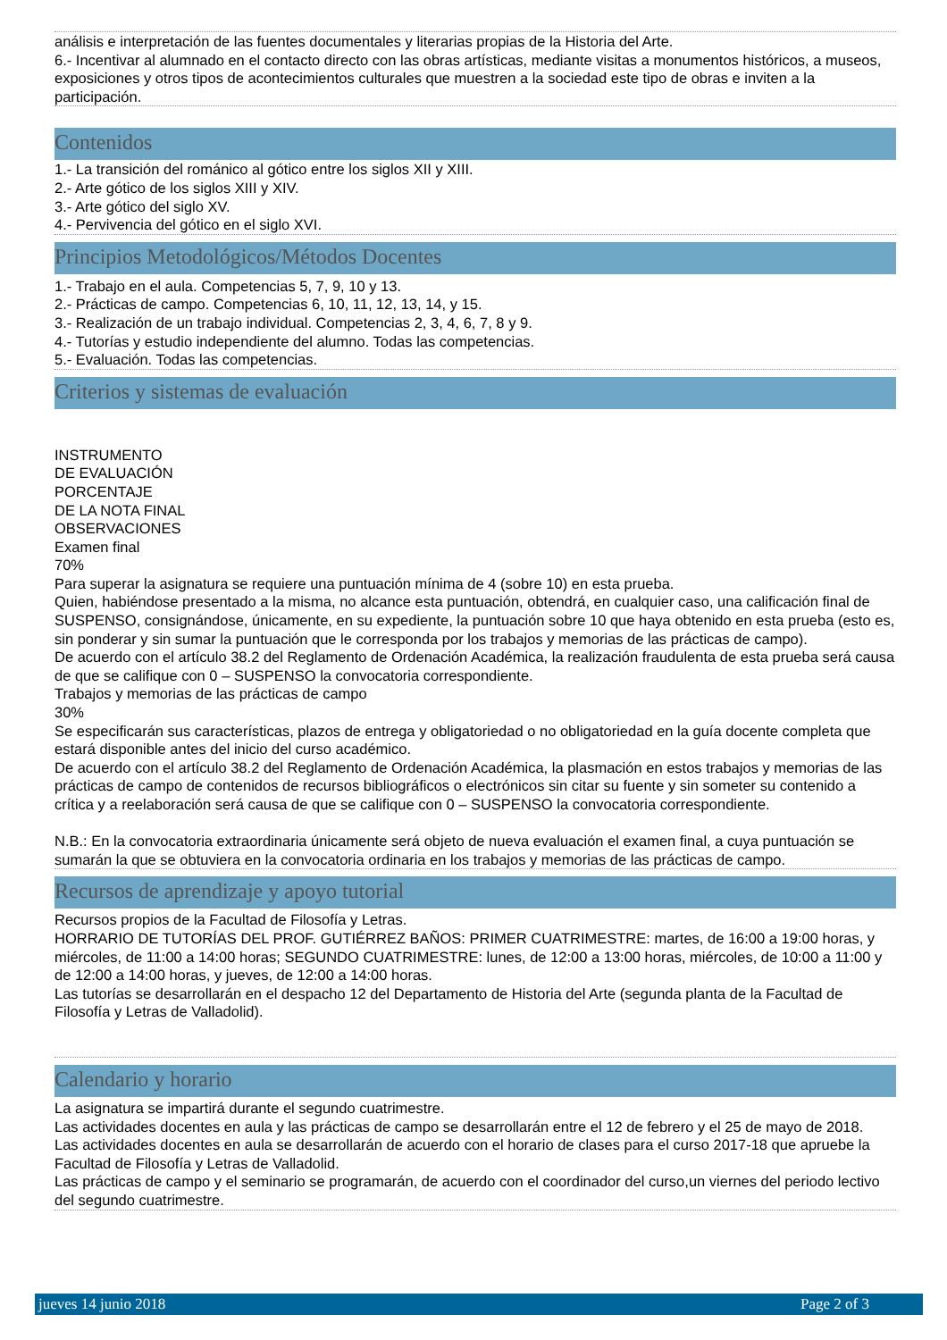análisis e interpretación de las fuentes documentales y literarias propias de la Historia del Arte.
6.- Incentivar al alumnado en el contacto directo con las obras artísticas, mediante visitas a monumentos históricos, a museos, exposiciones y otros tipos de acontecimientos culturales que muestren a la sociedad este tipo de obras e inviten a la participación.
Contenidos
1.- La transición del románico al gótico entre los siglos XII y XIII.
2.- Arte gótico de los siglos XIII y XIV.
3.- Arte gótico del siglo XV.
4.- Pervivencia del gótico en el siglo XVI.
Principios Metodológicos/Métodos Docentes
1.- Trabajo en el aula. Competencias 5, 7, 9, 10 y 13.
2.- Prácticas de campo. Competencias 6, 10, 11, 12, 13, 14, y 15.
3.- Realización de un trabajo individual. Competencias 2, 3, 4, 6, 7, 8 y 9.
4.- Tutorías y estudio independiente del alumno. Todas las competencias.
5.- Evaluación. Todas las competencias.
Criterios y sistemas de evaluación
INSTRUMENTO
DE EVALUACIÓN
PORCENTAJE
DE LA NOTA FINAL
OBSERVACIONES
Examen final
70%
Para superar la asignatura se requiere una puntuación mínima de 4 (sobre 10) en esta prueba.
Quien, habiéndose presentado a la misma, no alcance esta puntuación, obtendrá, en cualquier caso, una calificación final de SUSPENSO, consignándose, únicamente, en su expediente, la puntuación sobre 10 que haya obtenido en esta prueba (esto es, sin ponderar y sin sumar la puntuación que le corresponda por los trabajos y memorias de las prácticas de campo).
De acuerdo con el artículo 38.2 del Reglamento de Ordenación Académica, la realización fraudulenta de esta prueba será causa de que se califique con 0 – SUSPENSO la convocatoria correspondiente.
Trabajos y memorias de las prácticas de campo
30%
Se especificarán sus características, plazos de entrega y obligatoriedad o no obligatoriedad en la guía docente completa que estará disponible antes del inicio del curso académico.
De acuerdo con el artículo 38.2 del Reglamento de Ordenación Académica, la plasmación en estos trabajos y memorias de las prácticas de campo de contenidos de recursos bibliográficos o electrónicos sin citar su fuente y sin someter su contenido a crítica y a reelaboración será causa de que se califique con 0 – SUSPENSO la convocatoria correspondiente.
N.B.: En la convocatoria extraordinaria únicamente será objeto de nueva evaluación el examen final, a cuya puntuación se sumarán la que se obtuviera en la convocatoria ordinaria en los trabajos y memorias de las prácticas de campo.
Recursos de aprendizaje y apoyo tutorial
Recursos propios de la Facultad de Filosofía y Letras.
HORRARIO DE TUTORÍAS DEL PROF. GUTIÉRREZ BAÑOS: PRIMER CUATRIMESTRE: martes, de 16:00 a 19:00 horas, y miércoles, de 11:00 a 14:00 horas; SEGUNDO CUATRIMESTRE: lunes, de 12:00 a 13:00 horas, miércoles, de 10:00 a 11:00 y de 12:00 a 14:00 horas, y jueves, de 12:00 a 14:00 horas.
Las tutorías se desarrollarán en el despacho 12 del Departamento de Historia del Arte (segunda planta de la Facultad de Filosofía y Letras de Valladolid).
Calendario y horario
La asignatura se impartirá durante el segundo cuatrimestre.
Las actividades docentes en aula y las prácticas de campo se desarrollarán entre el 12 de febrero y el 25 de mayo de 2018.
Las actividades docentes en aula se desarrollarán de acuerdo con el horario de clases para el curso 2017-18 que apruebe la Facultad de Filosofía y Letras de Valladolid.
Las prácticas de campo y el seminario se programarán, de acuerdo con el coordinador del curso,un viernes del periodo lectivo del segundo cuatrimestre.
jueves 14 junio 2018 Page 2 of 3